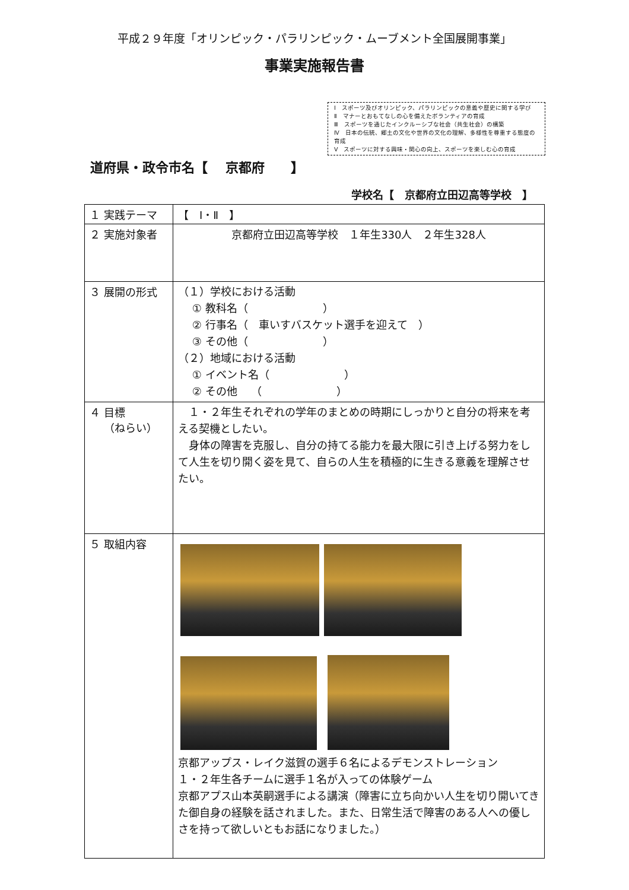平成２９年度「オリンピック・パラリンピック・ムーブメント全国展開事業」
事業実施報告書
Ⅰ　スポーツ及びオリンピック、パラリンピックの意義や歴史に関する学び
Ⅱ　マナーとおもてなしの心を備えたボランティアの育成
Ⅲ　スポーツを通じたインクルーシブな社会（共生社会）の構築
Ⅳ　日本の伝統、郷土の文化や世界の文化の理解、多様性を尊重する態度の育成
Ⅴ　スポーツに対する興味・関心の向上、スポーツを楽しむ心の育成
道府県・政令市名【　 京都府　　】
学校名【　京都府立田辺高等学校　】
| １ 実践テーマ | 【 Ⅰ・Ⅱ 】 |
| ２ 実施対象者 | 京都府立田辺高等学校 １年生330人 ２年生328人 |
| ３ 展開の形式 | （１）学校における活動 ① 教科名（ ） ② 行事名（ 車いすバスケット選手を迎えて ） ③ その他（ ） （２）地域における活動 ① イベント名（ ） ② その他 （ ） |
| ４ 目標 （ねらい） | １・２年生それぞれの学年のまとめの時期にしっかりと自分の将来を考える契機としたい。 身体の障害を克服し、自分の持てる能力を最大限に引き上げる努力をして人生を切り開く姿を見て、自らの人生を積極的に生きる意義を理解させたい。 |
| ５ 取組内容 | 京都アップス・レイク滋賀の選手６名によるデモンストレーション １・２年生各チームに選手１名が入っての体験ゲーム 京都アプス山本英嗣選手による講演（障害に立ち向かい人生を切り開いてきた御自身の経験を話されました。また、日常生活で障害のある人への優しさを持って欲しいともお話になりました。） |